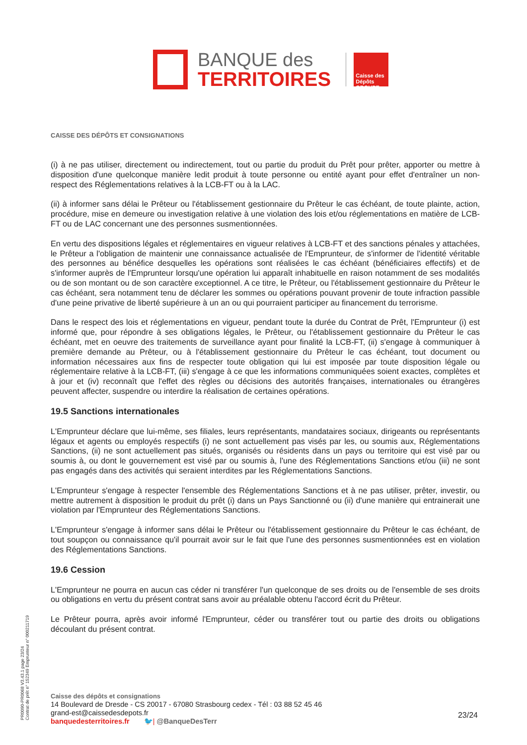BANQUE des
TERRITOIRES
Caisse des Dépôts GROUPE
CAISSE DES DÉPÔTS ET CONSIGNATIONS
(i) à ne pas utiliser, directement ou indirectement, tout ou partie du produit du Prêt pour prêter, apporter ou mettre à disposition d'une quelconque manière ledit produit à toute personne ou entité ayant pour effet d'entraîner un non-respect des Réglementations relatives à la LCB-FT ou à la LAC.
(ii) à informer sans délai le Prêteur ou l'établissement gestionnaire du Prêteur le cas échéant, de toute plainte, action, procédure, mise en demeure ou investigation relative à une violation des lois et/ou réglementations en matière de LCB-FT ou de LAC concernant une des personnes susmentionnées.
En vertu des dispositions légales et réglementaires en vigueur relatives à LCB-FT et des sanctions pénales y attachées, le Prêteur a l'obligation de maintenir une connaissance actualisée de l'Emprunteur, de s'informer de l'identité véritable des personnes au bénéfice desquelles les opérations sont réalisées le cas échéant (bénéficiaires effectifs) et de s'informer auprès de l'Emprunteur lorsqu'une opération lui apparaît inhabituelle en raison notamment de ses modalités ou de son montant ou de son caractère exceptionnel. A ce titre, le Prêteur, ou l'établissement gestionnaire du Prêteur le cas échéant, sera notamment tenu de déclarer les sommes ou opérations pouvant provenir de toute infraction passible d'une peine privative de liberté supérieure à un an ou qui pourraient participer au financement du terrorisme.
Dans le respect des lois et réglementations en vigueur, pendant toute la durée du Contrat de Prêt, l'Emprunteur (i) est informé que, pour répondre à ses obligations légales, le Prêteur, ou l'établissement gestionnaire du Prêteur le cas échéant, met en oeuvre des traitements de surveillance ayant pour finalité la LCB-FT, (ii) s'engage à communiquer à première demande au Prêteur, ou à l'établissement gestionnaire du Prêteur le cas échéant, tout document ou information nécessaires aux fins de respecter toute obligation qui lui est imposée par toute disposition légale ou réglementaire relative à la LCB-FT, (iii) s'engage à ce que les informations communiquées soient exactes, complètes et à jour et (iv) reconnaît que l'effet des règles ou décisions des autorités françaises, internationales ou étrangères peuvent affecter, suspendre ou interdire la réalisation de certaines opérations.
19.5 Sanctions internationales
L'Emprunteur déclare que lui-même, ses filiales, leurs représentants, mandataires sociaux, dirigeants ou représentants légaux et agents ou employés respectifs (i) ne sont actuellement pas visés par les, ou soumis aux, Réglementations Sanctions, (ii) ne sont actuellement pas situés, organisés ou résidents dans un pays ou territoire qui est visé par ou soumis à, ou dont le gouvernement est visé par ou soumis à, l'une des Réglementations Sanctions et/ou (iii) ne sont pas engagés dans des activités qui seraient interdites par les Réglementations Sanctions.
L'Emprunteur s'engage à respecter l'ensemble des Réglementations Sanctions et à ne pas utiliser, prêter, investir, ou mettre autrement à disposition le produit du prêt (i) dans un Pays Sanctionné ou (ii) d'une manière qui entrainerait une violation par l'Emprunteur des Réglementations Sanctions.
L'Emprunteur s'engage à informer sans délai le Prêteur ou l'établissement gestionnaire du Prêteur le cas échéant, de tout soupçon ou connaissance qu'il pourrait avoir sur le fait que l'une des personnes susmentionnées est en violation des Réglementations Sanctions.
19.6 Cession
L'Emprunteur ne pourra en aucun cas céder ni transférer l'un quelconque de ses droits ou de l'ensemble de ses droits ou obligations en vertu du présent contrat sans avoir au préalable obtenu l'accord écrit du Prêteur.
Le Prêteur pourra, après avoir informé l'Emprunteur, céder ou transférer tout ou partie des droits ou obligations découlant du présent contrat.
PR0090-PR0068 V3.43.1 page 23/24
Contrat de prêt n° 152349 Emprunteur n° 000211719
Caisse des dépôts et consignations
14 Boulevard de Dresde - CS 20017 - 67080 Strasbourg cedex - Tél : 03 88 52 45 46
grand-est@caissedesdepots.fr
banquedesterritoires.fr 🐦| @BanqueDesTerr
23/24